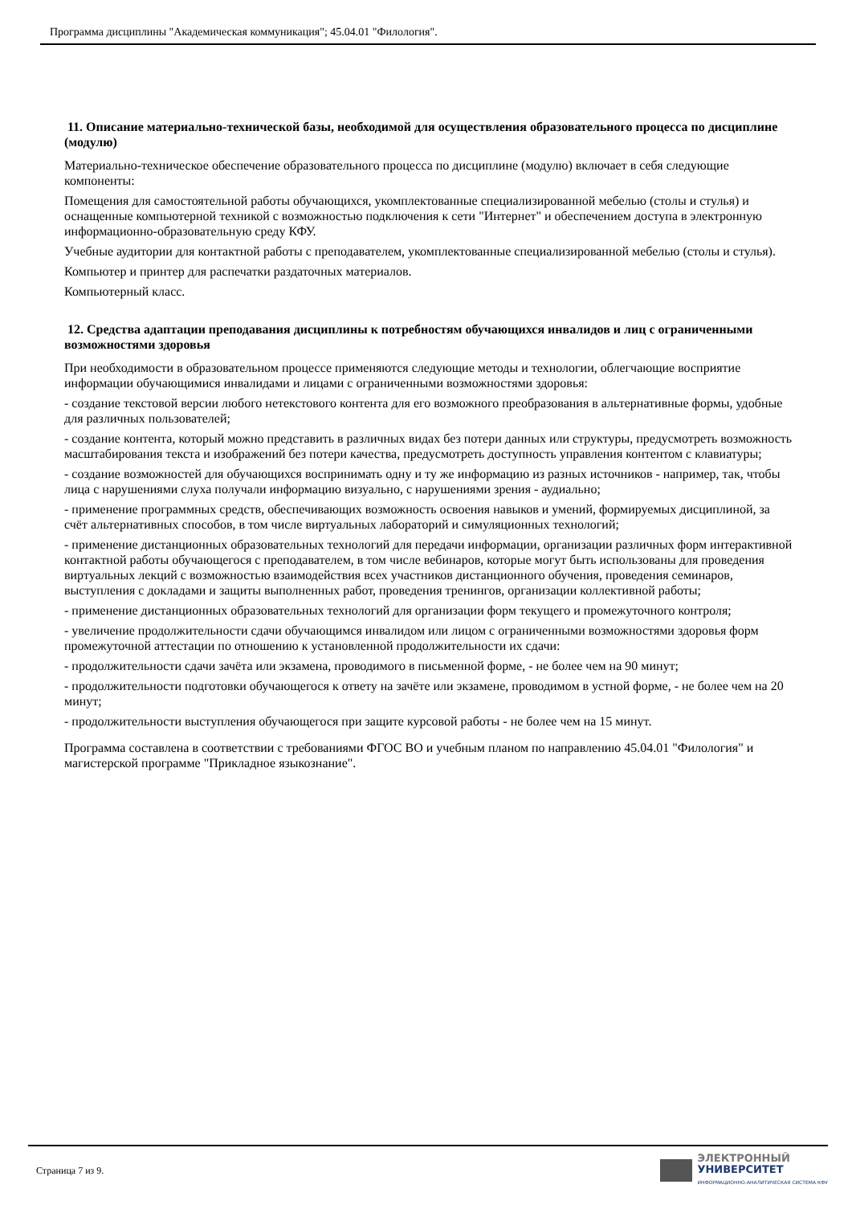Программа дисциплины "Академическая коммуникация"; 45.04.01 "Филология".
11. Описание материально-технической базы, необходимой для осуществления образовательного процесса по дисциплине (модулю)
Материально-техническое обеспечение образовательного процесса по дисциплине (модулю) включает в себя следующие компоненты:
Помещения для самостоятельной работы обучающихся, укомплектованные специализированной мебелью (столы и стулья) и оснащенные компьютерной техникой с возможностью подключения к сети "Интернет" и обеспечением доступа в электронную информационно-образовательную среду КФУ.
Учебные аудитории для контактной работы с преподавателем, укомплектованные специализированной мебелью (столы и стулья).
Компьютер и принтер для распечатки раздаточных материалов.
Компьютерный класс.
12. Средства адаптации преподавания дисциплины к потребностям обучающихся инвалидов и лиц с ограниченными возможностями здоровья
При необходимости в образовательном процессе применяются следующие методы и технологии, облегчающие восприятие информации обучающимися инвалидами и лицами с ограниченными возможностями здоровья:
- создание текстовой версии любого нетекстового контента для его возможного преобразования в альтернативные формы, удобные для различных пользователей;
- создание контента, который можно представить в различных видах без потери данных или структуры, предусмотреть возможность масштабирования текста и изображений без потери качества, предусмотреть доступность управления контентом с клавиатуры;
- создание возможностей для обучающихся воспринимать одну и ту же информацию из разных источников - например, так, чтобы лица с нарушениями слуха получали информацию визуально, с нарушениями зрения - аудиально;
- применение программных средств, обеспечивающих возможность освоения навыков и умений, формируемых дисциплиной, за счёт альтернативных способов, в том числе виртуальных лабораторий и симуляционных технологий;
- применение дистанционных образовательных технологий для передачи информации, организации различных форм интерактивной контактной работы обучающегося с преподавателем, в том числе вебинаров, которые могут быть использованы для проведения виртуальных лекций с возможностью взаимодействия всех участников дистанционного обучения, проведения семинаров, выступления с докладами и защиты выполненных работ, проведения тренингов, организации коллективной работы;
- применение дистанционных образовательных технологий для организации форм текущего и промежуточного контроля;
- увеличение продолжительности сдачи обучающимся инвалидом или лицом с ограниченными возможностями здоровья форм промежуточной аттестации по отношению к установленной продолжительности их сдачи:
- продолжительности сдачи зачёта или экзамена, проводимого в письменной форме, - не более чем на 90 минут;
- продолжительности подготовки обучающегося к ответу на зачёте или экзамене, проводимом в устной форме, - не более чем на 20 минут;
- продолжительности выступления обучающегося при защите курсовой работы - не более чем на 15 минут.
Программа составлена в соответствии с требованиями ФГОС ВО и учебным планом по направлению 45.04.01 "Филология" и магистерской программе "Прикладное языкознание".
Страница 7 из 9.
ЭЛЕКТРОННЫЙ
УНИВЕРСИТЕТ
ИНФОРМАЦИОННО-АНАЛИТИЧЕСКАЯ СИСТЕМА КФУ